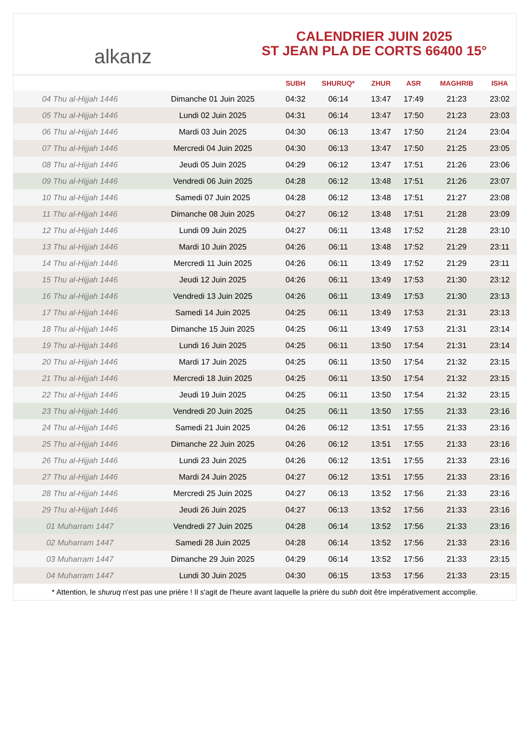alkanz
CALENDRIER JUIN 2025
ST JEAN PLA DE CORTS 66400 15°
| | | SUBH | SHURUQ* | ZHUR | ASR | MAGHRIB | ISHA |
| --- | --- | --- | --- | --- | --- | --- | --- |
| 04 Thu al-Hijjah 1446 | Dimanche 01 Juin 2025 | 04:32 | 06:14 | 13:47 | 17:49 | 21:23 | 23:02 |
| 05 Thu al-Hijjah 1446 | Lundi 02 Juin 2025 | 04:31 | 06:14 | 13:47 | 17:50 | 21:23 | 23:03 |
| 06 Thu al-Hijjah 1446 | Mardi 03 Juin 2025 | 04:30 | 06:13 | 13:47 | 17:50 | 21:24 | 23:04 |
| 07 Thu al-Hijjah 1446 | Mercredi 04 Juin 2025 | 04:30 | 06:13 | 13:47 | 17:50 | 21:25 | 23:05 |
| 08 Thu al-Hijjah 1446 | Jeudi 05 Juin 2025 | 04:29 | 06:12 | 13:47 | 17:51 | 21:26 | 23:06 |
| 09 Thu al-Hijjah 1446 | Vendredi 06 Juin 2025 | 04:28 | 06:12 | 13:48 | 17:51 | 21:26 | 23:07 |
| 10 Thu al-Hijjah 1446 | Samedi 07 Juin 2025 | 04:28 | 06:12 | 13:48 | 17:51 | 21:27 | 23:08 |
| 11 Thu al-Hijjah 1446 | Dimanche 08 Juin 2025 | 04:27 | 06:12 | 13:48 | 17:51 | 21:28 | 23:09 |
| 12 Thu al-Hijjah 1446 | Lundi 09 Juin 2025 | 04:27 | 06:11 | 13:48 | 17:52 | 21:28 | 23:10 |
| 13 Thu al-Hijjah 1446 | Mardi 10 Juin 2025 | 04:26 | 06:11 | 13:48 | 17:52 | 21:29 | 23:11 |
| 14 Thu al-Hijjah 1446 | Mercredi 11 Juin 2025 | 04:26 | 06:11 | 13:49 | 17:52 | 21:29 | 23:11 |
| 15 Thu al-Hijjah 1446 | Jeudi 12 Juin 2025 | 04:26 | 06:11 | 13:49 | 17:53 | 21:30 | 23:12 |
| 16 Thu al-Hijjah 1446 | Vendredi 13 Juin 2025 | 04:26 | 06:11 | 13:49 | 17:53 | 21:30 | 23:13 |
| 17 Thu al-Hijjah 1446 | Samedi 14 Juin 2025 | 04:25 | 06:11 | 13:49 | 17:53 | 21:31 | 23:13 |
| 18 Thu al-Hijjah 1446 | Dimanche 15 Juin 2025 | 04:25 | 06:11 | 13:49 | 17:53 | 21:31 | 23:14 |
| 19 Thu al-Hijjah 1446 | Lundi 16 Juin 2025 | 04:25 | 06:11 | 13:50 | 17:54 | 21:31 | 23:14 |
| 20 Thu al-Hijjah 1446 | Mardi 17 Juin 2025 | 04:25 | 06:11 | 13:50 | 17:54 | 21:32 | 23:15 |
| 21 Thu al-Hijjah 1446 | Mercredi 18 Juin 2025 | 04:25 | 06:11 | 13:50 | 17:54 | 21:32 | 23:15 |
| 22 Thu al-Hijjah 1446 | Jeudi 19 Juin 2025 | 04:25 | 06:11 | 13:50 | 17:54 | 21:32 | 23:15 |
| 23 Thu al-Hijjah 1446 | Vendredi 20 Juin 2025 | 04:25 | 06:11 | 13:50 | 17:55 | 21:33 | 23:16 |
| 24 Thu al-Hijjah 1446 | Samedi 21 Juin 2025 | 04:26 | 06:12 | 13:51 | 17:55 | 21:33 | 23:16 |
| 25 Thu al-Hijjah 1446 | Dimanche 22 Juin 2025 | 04:26 | 06:12 | 13:51 | 17:55 | 21:33 | 23:16 |
| 26 Thu al-Hijjah 1446 | Lundi 23 Juin 2025 | 04:26 | 06:12 | 13:51 | 17:55 | 21:33 | 23:16 |
| 27 Thu al-Hijjah 1446 | Mardi 24 Juin 2025 | 04:27 | 06:12 | 13:51 | 17:55 | 21:33 | 23:16 |
| 28 Thu al-Hijjah 1446 | Mercredi 25 Juin 2025 | 04:27 | 06:13 | 13:52 | 17:56 | 21:33 | 23:16 |
| 29 Thu al-Hijjah 1446 | Jeudi 26 Juin 2025 | 04:27 | 06:13 | 13:52 | 17:56 | 21:33 | 23:16 |
| 01 Muharram 1447 | Vendredi 27 Juin 2025 | 04:28 | 06:14 | 13:52 | 17:56 | 21:33 | 23:16 |
| 02 Muharram 1447 | Samedi 28 Juin 2025 | 04:28 | 06:14 | 13:52 | 17:56 | 21:33 | 23:16 |
| 03 Muharram 1447 | Dimanche 29 Juin 2025 | 04:29 | 06:14 | 13:52 | 17:56 | 21:33 | 23:15 |
| 04 Muharram 1447 | Lundi 30 Juin 2025 | 04:30 | 06:15 | 13:53 | 17:56 | 21:33 | 23:15 |
* Attention, le shuruq n'est pas une prière ! Il s'agit de l'heure avant laquelle la prière du subh doit être impérativement accomplie.